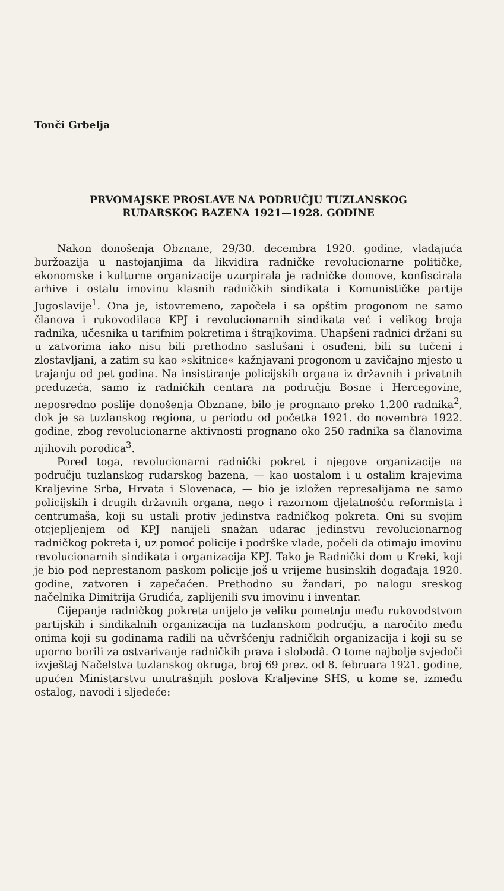Tonči Grbelja
PRVOMAJSKE PROSLAVE NA PODRUČJU TUZLANSKOG
RUDARSKOG BAZENA 1921—1928. GODINE
Nakon donošenja Obznane, 29/30. decembra 1920. godine, vladajuća buržoazija u nastojanjima da likvidira radničke revolucionarne političke, ekonomske i kulturne organizacije uzurpirala je radničke domove, konfiscirala arhive i ostalu imovinu klasnih radničkih sindikata i Komunističke partije Jugoslavije<sup>1</sup>. Ona je, istovremeno, započela i sa opštim progonom ne samo članova i rukovodilaca KPJ i revolucionarnih sindikata već i velikog broja radnika, učesnika u tarifnim pokretima i štrajkovima. Uhapšeni radnici držani su u zatvorima iako nisu bili prethodno saslušani i osuđeni, bili su tučeni i zlostavljani, a zatim su kao »skitnice« kažnjavani progonom u zavičajno mjesto u trajanju od pet godina. Na insistiranje policijskih organa iz državnih i privatnih preduzeća, samo iz radničkih centara na području Bosne i Hercegovine, neposredno poslije donošenja Obznane, bilo je prognano preko 1.200 radnika<sup>2</sup>, dok je sa tuzlanskog regiona, u periodu od početka 1921. do novembra 1922. godine, zbog revolucionarne aktivnosti prognano oko 250 radnika sa članovima njihovih porodica<sup>3</sup>.
Pored toga, revolucionarni radnički pokret i njegove organizacije na području tuzlanskog rudarskog bazena, — kao uostalom i u ostalim krajevima Kraljevine Srba, Hrvata i Slovenaca, — bio je izložen represalijama ne samo policijskih i drugih državnih organa, nego i razornom djelatnošću reformista i centrumaša, koji su ustali protiv jedinstva radničkog pokreta. Oni su svojim otcjepljenjem od KPJ nanijeli snažan udarac jedinstvu revolucionarnog radničkog pokreta i, uz pomoć policije i podrške vlade, počeli da otimaju imovinu revolucionarnih sindikata i organizacija KPJ. Tako je Radnički dom u Kreki, koji je bio pod neprestanom paskom policije još u vrijeme husinskih događaja 1920. godine, zatvoren i zapečaćen. Prethodno su žandari, po nalogu sreskog načelnika Dimitrija Grudića, zaplijenili svu imovinu i inventar.
Cijepanje radničkog pokreta unijelo je veliku pometnju među rukovodstvom partijskih i sindikalnih organizacija na tuzlanskom području, a naročito među onima koji su godinama radili na učvršćenju radničkih organizacija i koji su se uporno borili za ostvarivanje radničkih prava i slobodâ. O tome najbolje svjedoči izvještaj Načelstva tuzlanskog okruga, broj 69 prez. od 8. februara 1921. godine, upućen Ministarstvu unutrašnjih poslova Kraljevine SHS, u kome se, između ostalog, navodi i sljedeće: